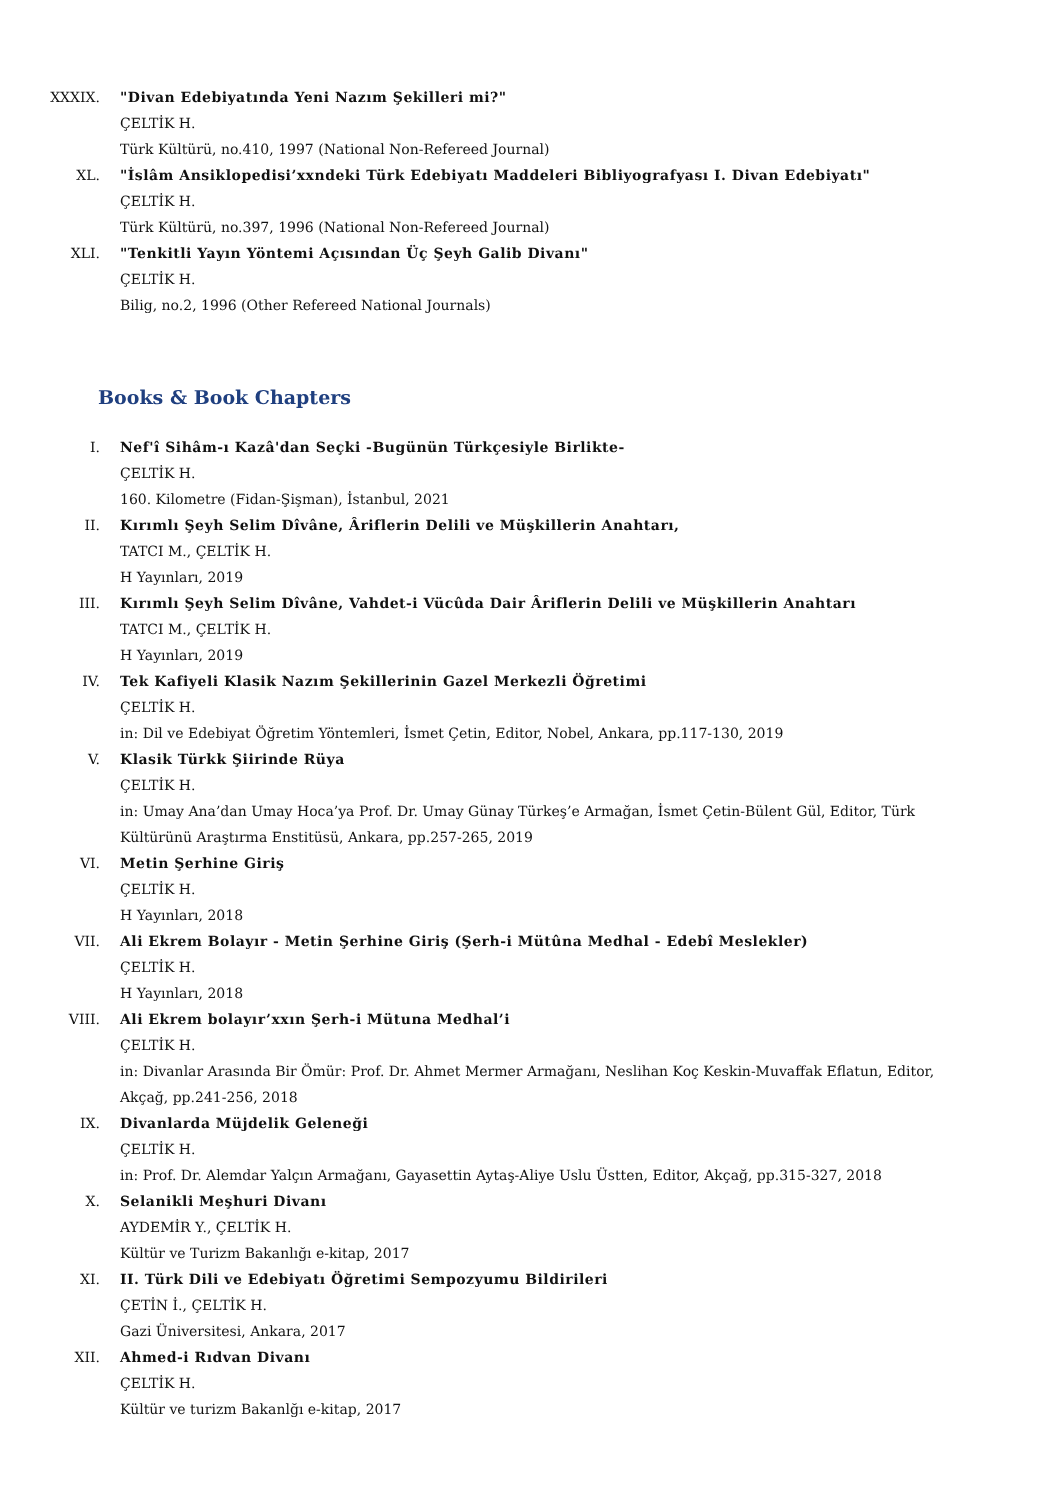XXXIX. "Divan Edebiyatında Yeni Nazım Şekilleri mi?"
ÇELTİK H.
Türk Kültürü, no.410, 1997 (National Non-Refereed Journal)
XL. "İslâm Ansiklopedisi’xxndeki Türk Edebiyatı Maddeleri Bibliyografyası I. Divan Edebiyatı"
ÇELTİK H.
Türk Kültürü, no.397, 1996 (National Non-Refereed Journal)
XLI. "Tenkitli Yayın Yöntemi Açısından Üç Şeyh Galib Divanı"
ÇELTİK H.
Bilig, no.2, 1996 (Other Refereed National Journals)
Books & Book Chapters
I. Nef'î Sihâm-ı Kazâ'dan Seçki -Bugünün Türkçesiyle Birlikte-
ÇELTİK H.
160. Kilometre (Fidan-Şişman), İstanbul, 2021
II. Kırımlı Şeyh Selim Dîvâne, Âriflerin Delili ve Müşkillerin Anahtarı,
TATCI M., ÇELTİK H.
H Yayınları, 2019
III. Kırımlı Şeyh Selim Dîvâne, Vahdet-i Vücûda Dair Âriflerin Delili ve Müşkillerin Anahtarı
TATCI M., ÇELTİK H.
H Yayınları, 2019
IV. Tek Kafiyeli Klasik Nazım Şekillerinin Gazel Merkezli Öğretimi
ÇELTİK H.
in: Dil ve Edebiyat Öğretim Yöntemleri, İsmet Çetin, Editor, Nobel, Ankara, pp.117-130, 2019
V. Klasik Türkk Şiirinde Rüya
ÇELTİK H.
in: Umay Ana’dan Umay Hoca’ya Prof. Dr. Umay Günay Türkeş’e Armağan, İsmet Çetin-Bülent Gül, Editor, Türk Kültürünü Araştırma Enstitüsü, Ankara, pp.257-265, 2019
VI. Metin Şerhine Giriş
ÇELTİK H.
H Yayınları, 2018
VII. Ali Ekrem Bolayır - Metin Şerhine Giriş (Şerh-i Mütûna Medhal - Edebî Meslekler)
ÇELTİK H.
H Yayınları, 2018
VIII. Ali Ekrem bolayır’xxın Şerh-i Mütuna Medhal’i
ÇELTİK H.
in: Divanlar Arasında Bir Ömür: Prof. Dr. Ahmet Mermer Armağanı, Neslihan Koç Keskin-Muvaffak Eflatun, Editor, Akçağ, pp.241-256, 2018
IX. Divanlarda Müjdelik Geleneği
ÇELTİK H.
in: Prof. Dr. Alemdar Yalçın Armağanı, Gayasettin Aytaş-Aliye Uslu Üstten, Editor, Akçağ, pp.315-327, 2018
X. Selanikli Meşhuri Divanı
AYDEMİR Y., ÇELTİK H.
Kültür ve Turizm Bakanlığı e-kitap, 2017
XI. II. Türk Dili ve Edebiyatı Öğretimi Sempozyumu Bildirileri
ÇETİN İ., ÇELTİK H.
Gazi Üniversitesi, Ankara, 2017
XII. Ahmed-i Rıdvan Divanı
ÇELTİK H.
Kültür ve turizm Bakanlğı e-kitap, 2017